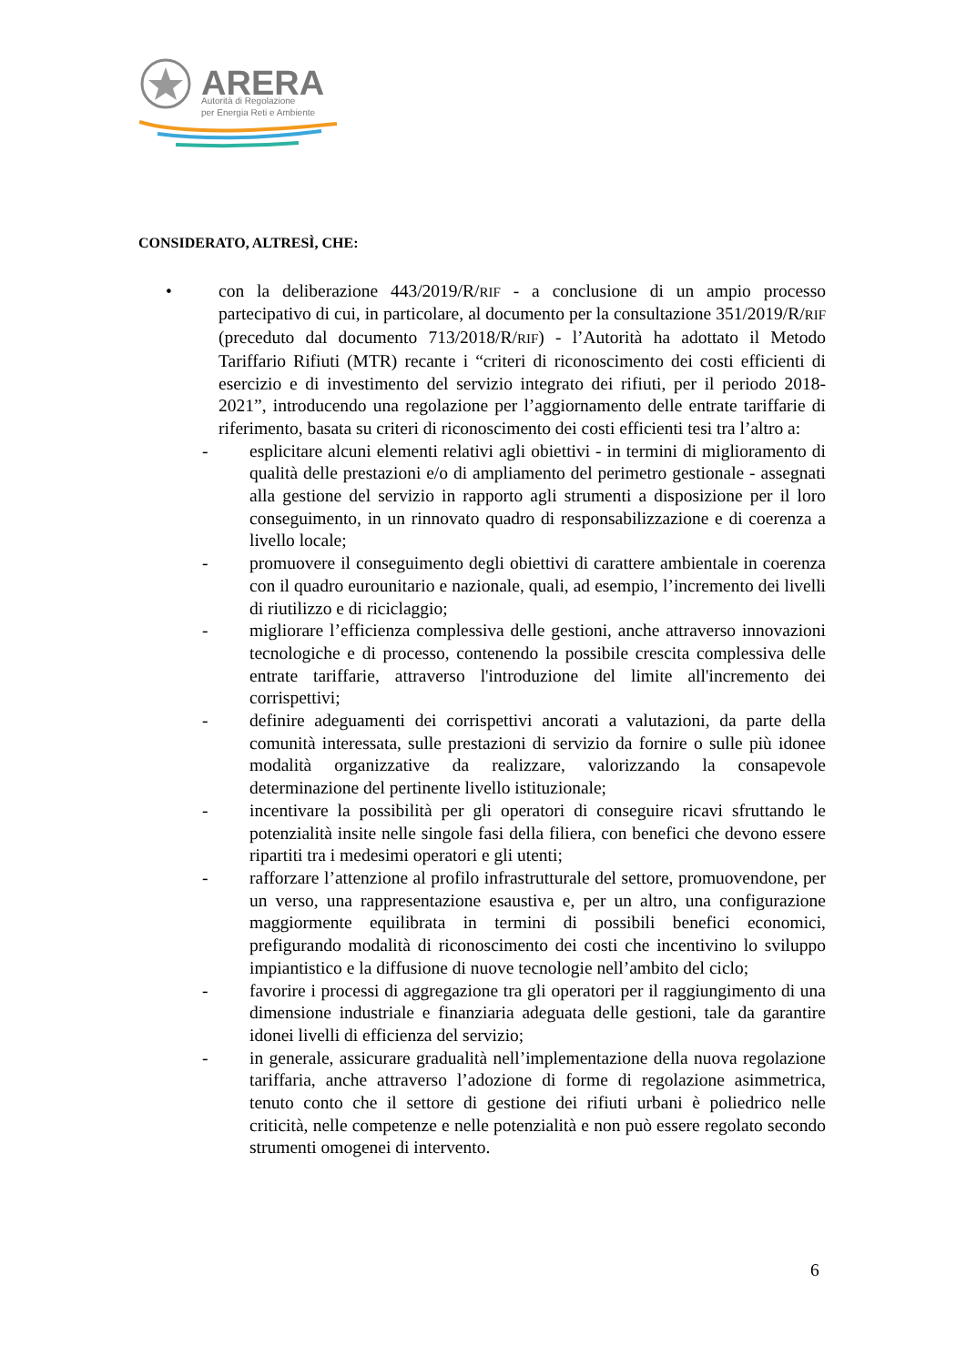ARERA
Autorità di Regolazione
per Energia Reti e Ambiente
CONSIDERATO, ALTRESÌ, CHE:
• con la deliberazione 443/2019/R/RIF - a conclusione di un ampio processo partecipativo di cui, in particolare, al documento per la consultazione 351/2019/R/RIF (preceduto dal documento 713/2018/R/RIF) - l’Autorità ha adottato il Metodo Tariffario Rifiuti (MTR) recante i “criteri di riconoscimento dei costi efficienti di esercizio e di investimento del servizio integrato dei rifiuti, per il periodo 2018-2021”, introducendo una regolazione per l’aggiornamento delle entrate tariffarie di riferimento, basata su criteri di riconoscimento dei costi efficienti tesi tra l’altro a:
- esplicitare alcuni elementi relativi agli obiettivi - in termini di miglioramento di qualità delle prestazioni e/o di ampliamento del perimetro gestionale - assegnati alla gestione del servizio in rapporto agli strumenti a disposizione per il loro conseguimento, in un rinnovato quadro di responsabilizzazione e di coerenza a livello locale;
- promuovere il conseguimento degli obiettivi di carattere ambientale in coerenza con il quadro eurounitario e nazionale, quali, ad esempio, l’incremento dei livelli di riutilizzo e di riciclaggio;
- migliorare l’efficienza complessiva delle gestioni, anche attraverso innovazioni tecnologiche e di processo, contenendo la possibile crescita complessiva delle entrate tariffarie, attraverso l'introduzione del limite all'incremento dei corrispettivi;
- definire adeguamenti dei corrispettivi ancorati a valutazioni, da parte della comunità interessata, sulle prestazioni di servizio da fornire o sulle più idonee modalità organizzative da realizzare, valorizzando la consapevole determinazione del pertinente livello istituzionale;
- incentivare la possibilità per gli operatori di conseguire ricavi sfruttando le potenzialità insite nelle singole fasi della filiera, con benefici che devono essere ripartiti tra i medesimi operatori e gli utenti;
- rafforzare l’attenzione al profilo infrastrutturale del settore, promuovendone, per un verso, una rappresentazione esaustiva e, per un altro, una configurazione maggiormente equilibrata in termini di possibili benefici economici, prefigurando modalità di riconoscimento dei costi che incentivino lo sviluppo impiantistico e la diffusione di nuove tecnologie nell’ambito del ciclo;
- favorire i processi di aggregazione tra gli operatori per il raggiungimento di una dimensione industriale e finanziaria adeguata delle gestioni, tale da garantire idonei livelli di efficienza del servizio;
- in generale, assicurare gradualità nell’implementazione della nuova regolazione tariffaria, anche attraverso l’adozione di forme di regolazione asimmetrica, tenuto conto che il settore di gestione dei rifiuti urbani è poliedrico nelle criticità, nelle competenze e nelle potenzialità e non può essere regolato secondo strumenti omogenei di intervento.
6